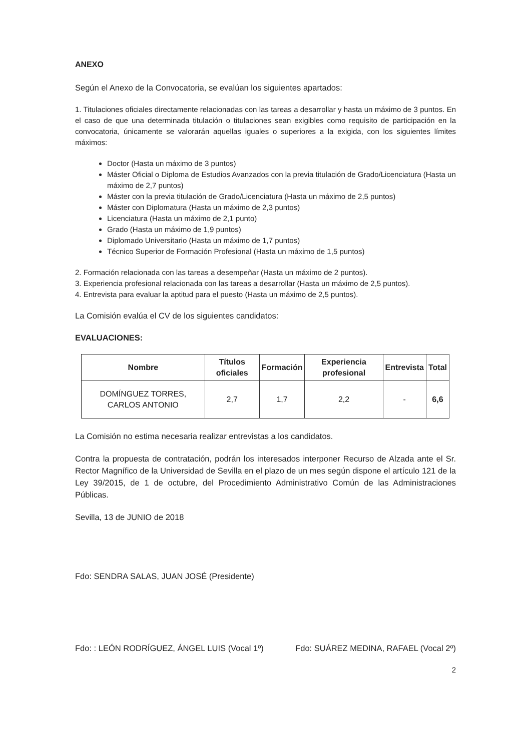ANEXO
Según el Anexo de la Convocatoria, se evalúan los siguientes apartados:
1. Titulaciones oficiales directamente relacionadas con las tareas a desarrollar y hasta un máximo de 3 puntos. En el caso de que una determinada titulación o titulaciones sean exigibles como requisito de participación en la convocatoria, únicamente se valorarán aquellas iguales o superiores a la exigida, con los siguientes límites máximos:
Doctor (Hasta un máximo de 3 puntos)
Máster Oficial o Diploma de Estudios Avanzados con la previa titulación de Grado/Licenciatura (Hasta un máximo de 2,7 puntos)
Máster con la previa titulación de Grado/Licenciatura (Hasta un máximo de 2,5 puntos)
Máster con Diplomatura (Hasta un máximo de 2,3 puntos)
Licenciatura (Hasta un máximo de 2,1 punto)
Grado (Hasta un máximo de 1,9 puntos)
Diplomado Universitario (Hasta un máximo de 1,7 puntos)
Técnico Superior de Formación Profesional (Hasta un máximo de 1,5 puntos)
2. Formación relacionada con las tareas a desempeñar (Hasta un máximo de 2 puntos).
3. Experiencia profesional relacionada con las tareas a desarrollar (Hasta un máximo de 2,5 puntos).
4. Entrevista para evaluar la aptitud para el puesto (Hasta un máximo de 2,5 puntos).
La Comisión evalúa el CV de los siguientes candidatos:
EVALUACIONES:
| Nombre | Títulos oficiales | Formación | Experiencia profesional | Entrevista | Total |
| --- | --- | --- | --- | --- | --- |
| DOMÍNGUEZ TORRES, CARLOS ANTONIO | 2,7 | 1,7 | 2,2 | - | 6,6 |
La Comisión no estima necesaria realizar entrevistas a los candidatos.
Contra la propuesta de contratación, podrán los interesados interponer Recurso de Alzada ante el Sr. Rector Magnífico de la Universidad de Sevilla en el plazo de un mes según dispone el artículo 121 de la Ley 39/2015, de 1 de octubre, del Procedimiento Administrativo Común de las Administraciones Públicas.
Sevilla, 13 de JUNIO de 2018
Fdo: SENDRA SALAS, JUAN JOSÉ (Presidente)
Fdo: : LEÓN RODRÍGUEZ, ÁNGEL LUIS (Vocal 1º) Fdo: SUÁREZ MEDINA, RAFAEL (Vocal 2º)
2